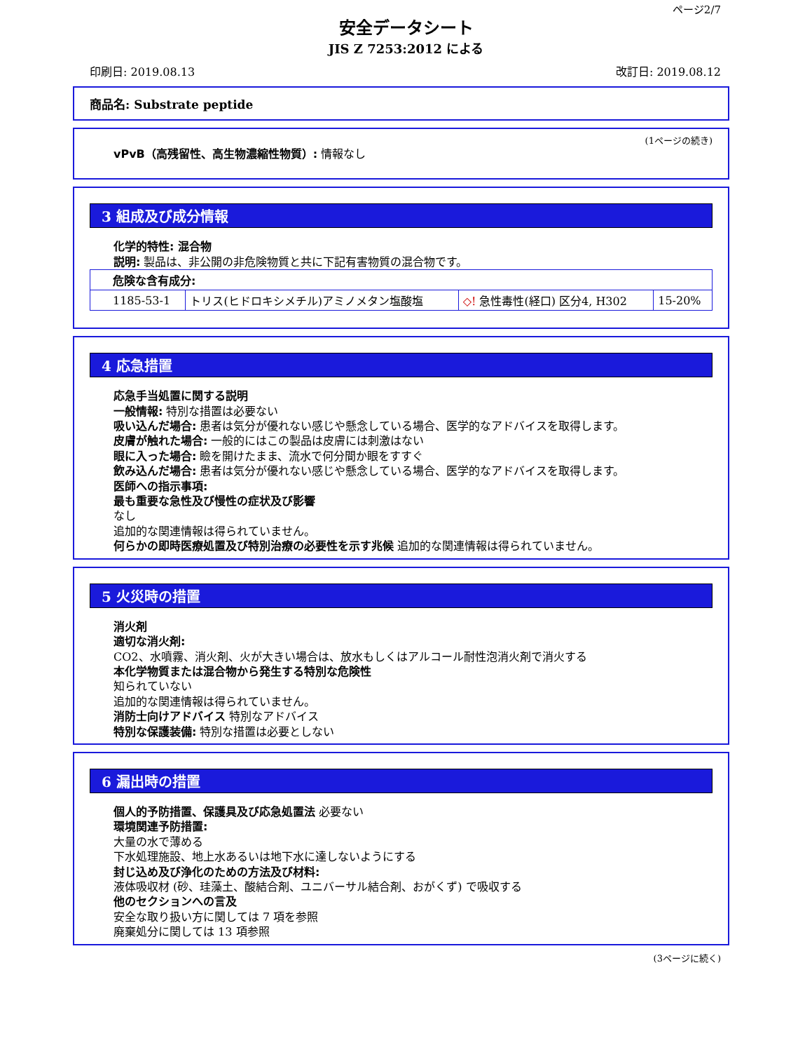ページ2/7
安全データシート
JIS Z 7253:2012 による
印刷日: 2019.08.13 改訂日: 2019.08.12
商品名: Substrate peptide
(1ページの続き)
vPvB（高残留性、高生物濃縮性物質）: 情報なし
3 組成及び成分情報
化学的特性: 混合物
説明: 製品は、非公開の非危険物質と共に下記有害物質の混合物です。
| 危険な含有成分: | | | |
| 1185-53-1 | トリス(ヒドロキシメチル)アミノメタン塩酸塩 | ◇! 急性毒性(経口) 区分4, H302 | 15-20% |
4 応急措置
応急手当処置に関する説明
一般情報: 特別な措置は必要ない
吸い込んだ場合: 患者は気分が優れない感じや懸念している場合、医学的なアドバイスを取得します。
皮膚が触れた場合: 一般的にはこの製品は皮膚には刺激はない
眼に入った場合: 瞼を開けたまま、流水で何分間か眼をすすぐ
飲み込んだ場合: 患者は気分が優れない感じや懸念している場合、医学的なアドバイスを取得します。
医師への指示事項:
最も重要な急性及び慢性の症状及び影響
なし
追加的な関連情報は得られていません。
何らかの即時医療処置及び特別治療の必要性を示す兆候 追加的な関連情報は得られていません。
5 火災時の措置
消火剤
適切な消火剤:
CO2、水噴霧、消火剤、火が大きい場合は、放水もしくはアルコール耐性泡消火剤で消火する
本化学物質または混合物から発生する特別な危険性
知られていない
追加的な関連情報は得られていません。
消防士向けアドバイス 特別なアドバイス
特別な保護装備: 特別な措置は必要としない
6 漏出時の措置
個人的予防措置、保護具及び応急処置法 必要ない
環境関連予防措置:
大量の水で薄める
下水処理施設、地上水あるいは地下水に達しないようにする
封じ込め及び浄化のための方法及び材料:
液体吸収材 (砂、珪藻土、酸結合剤、ユニバーサル結合剤、おがくず) で吸収する
他のセクションへの言及
安全な取り扱い方に関しては 7 項を参照
廃棄処分に関しては 13 項参照
(3ページに続く)